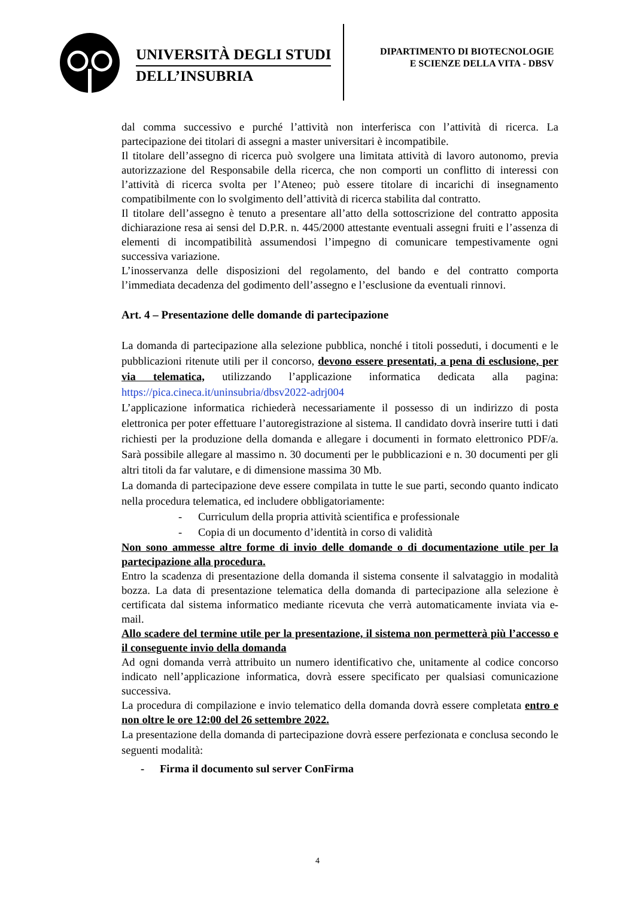UNIVERSITÀ DEGLI STUDI
DELL’INSUBRIA
DIPARTIMENTO DI BIOTECNOLOGIE
E SCIENZE DELLA VITA - DBSV
dal comma successivo e purché l’attività non interferisca con l’attività di ricerca. La partecipazione dei titolari di assegni a master universitari è incompatibile.
Il titolare dell’assegno di ricerca può svolgere una limitata attività di lavoro autonomo, previa autorizzazione del Responsabile della ricerca, che non comporti un conflitto di interessi con l’attività di ricerca svolta per l’Ateneo; può essere titolare di incarichi di insegnamento compatibilmente con lo svolgimento dell’attività di ricerca stabilita dal contratto.
Il titolare dell’assegno è tenuto a presentare all’atto della sottoscrizione del contratto apposita dichiarazione resa ai sensi del D.P.R. n. 445/2000 attestante eventuali assegni fruiti e l’assenza di elementi di incompatibilità assumendosi l’impegno di comunicare tempestivamente ogni successiva variazione.
L’inosservanza delle disposizioni del regolamento, del bando e del contratto comporta l’immediata decadenza del godimento dell’assegno e l’esclusione da eventuali rinnovi.
Art. 4 – Presentazione delle domande di partecipazione
La domanda di partecipazione alla selezione pubblica, nonché i titoli posseduti, i documenti e le pubblicazioni ritenute utili per il concorso, devono essere presentati, a pena di esclusione, per via telematica, utilizzando l’applicazione informatica dedicata alla pagina: https://pica.cineca.it/uninsubria/dbsv2022-adrj004
L’applicazione informatica richiederà necessariamente il possesso di un indirizzo di posta elettronica per poter effettuare l’autoregistrazione al sistema. Il candidato dovrà inserire tutti i dati richiesti per la produzione della domanda e allegare i documenti in formato elettronico PDF/a. Sarà possibile allegare al massimo n. 30 documenti per le pubblicazioni e n. 30 documenti per gli altri titoli da far valutare, e di dimensione massima 30 Mb.
La domanda di partecipazione deve essere compilata in tutte le sue parti, secondo quanto indicato nella procedura telematica, ed includere obbligatoriamente:
- Curriculum della propria attività scientifica e professionale
- Copia di un documento d’identità in corso di validità
Non sono ammesse altre forme di invio delle domande o di documentazione utile per la partecipazione alla procedura.
Entro la scadenza di presentazione della domanda il sistema consente il salvataggio in modalità bozza. La data di presentazione telematica della domanda di partecipazione alla selezione è certificata dal sistema informatico mediante ricevuta che verrà automaticamente inviata via e-mail.
Allo scadere del termine utile per la presentazione, il sistema non permetterà più l’accesso e il conseguente invio della domanda
Ad ogni domanda verrà attribuito un numero identificativo che, unitamente al codice concorso indicato nell’applicazione informatica, dovrà essere specificato per qualsiasi comunicazione successiva.
La procedura di compilazione e invio telematico della domanda dovrà essere completata entro e non oltre le ore 12:00 del 26 settembre 2022.
La presentazione della domanda di partecipazione dovrà essere perfezionata e conclusa secondo le seguenti modalità:
- Firma il documento sul server ConFirma
4